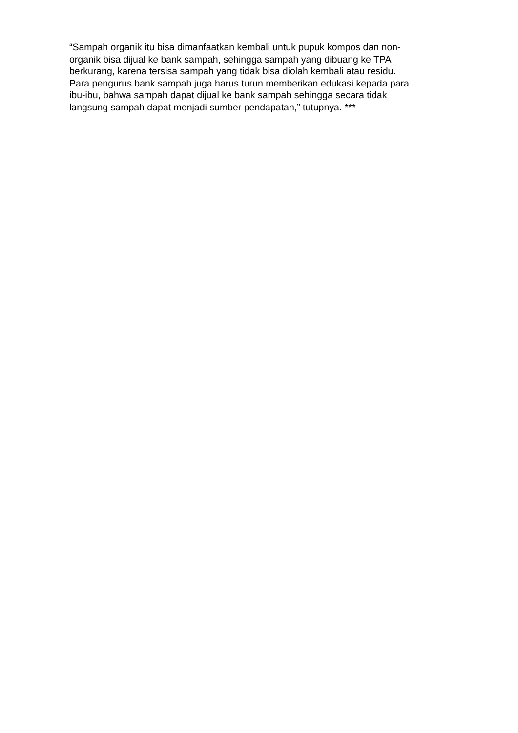“Sampah organik itu bisa dimanfaatkan kembali untuk pupuk kompos dan non-
organik bisa dijual ke bank sampah, sehingga sampah yang dibuang ke TPA
berkurang, karena tersisa sampah yang tidak bisa diolah kembali atau residu.
Para pengurus bank sampah juga harus turun memberikan edukasi kepada para
ibu-ibu, bahwa sampah dapat dijual ke bank sampah sehingga secara tidak
langsung sampah dapat menjadi sumber pendapatan,” tutupnya. ***